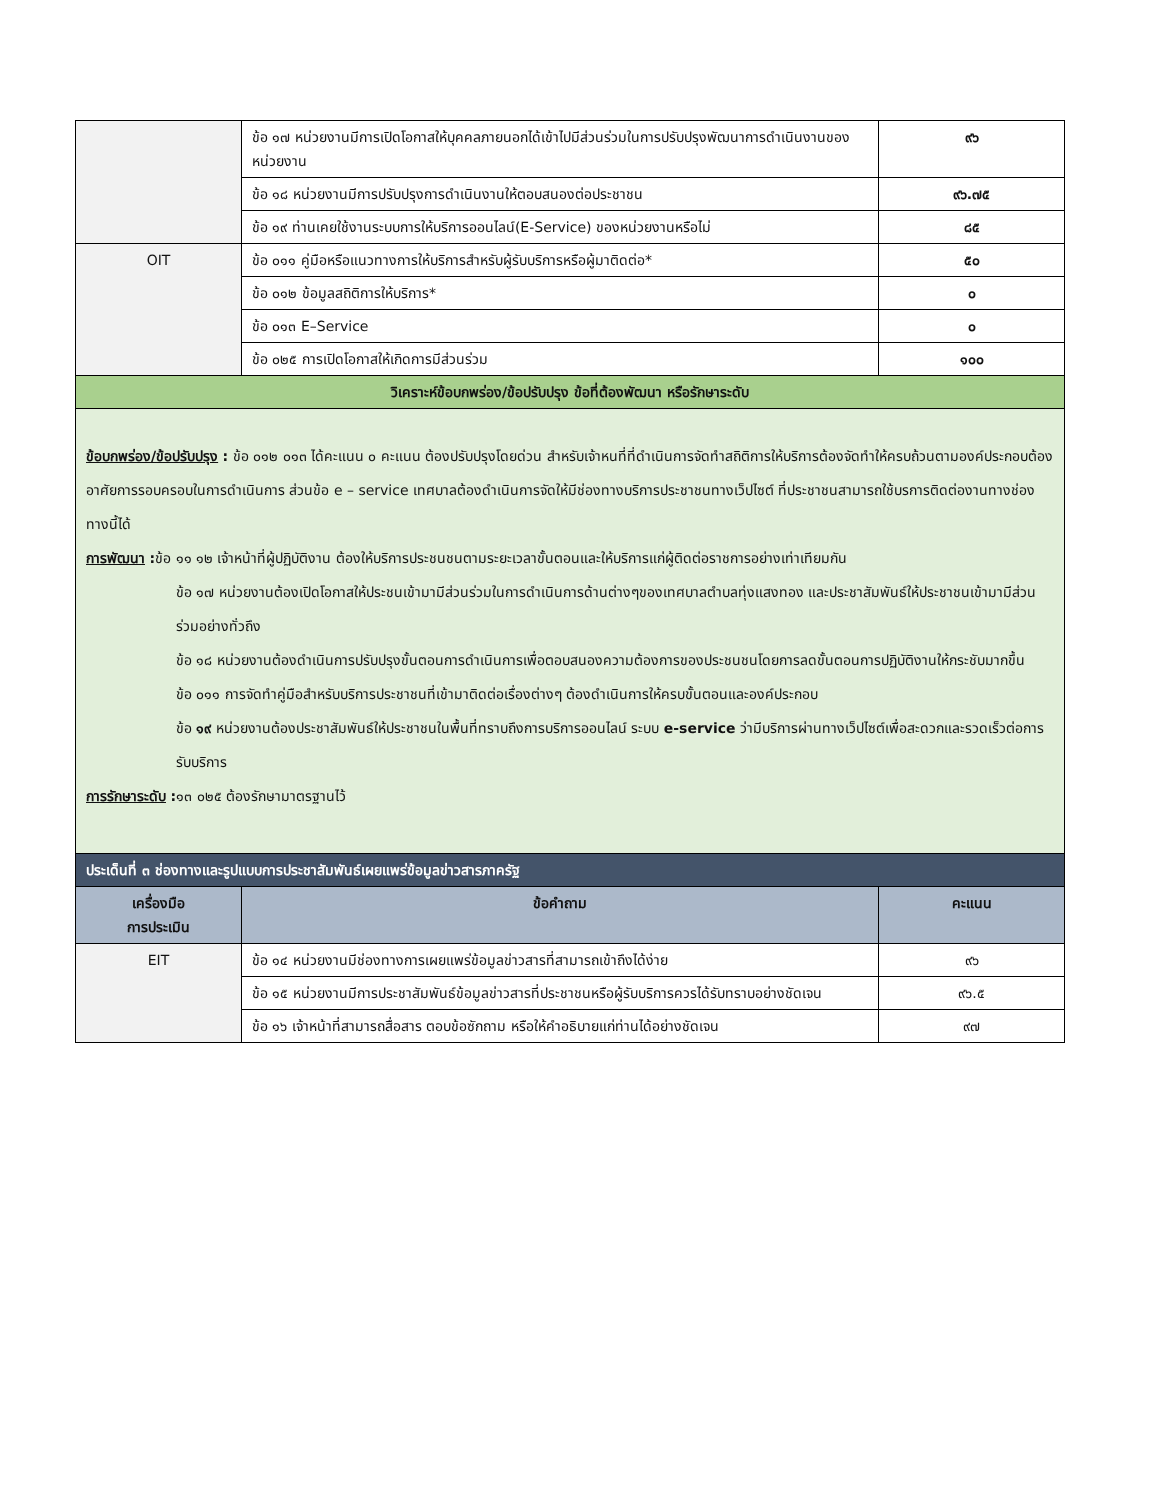| | ข้อ ๑๗ หน่วยงานมีการเปิดโอกาสให้บุคคลภายนอกได้เข้าไปมีส่วนร่วมในการปรับปรุงพัฒนาการดำเนินงานของหน่วยงาน | ๙๖ |
| | ข้อ ๑๘ หน่วยงานมีการปรับปรุงการดำเนินงานให้ตอบสนองต่อประชาชน | ๙๖.๗๕ |
| | ข้อ ๑๙ ท่านเคยใช้งานระบบการให้บริการออนไลน์(E-Service) ของหน่วยงานหรือไม่ | ๘๕ |
| OIT | ข้อ ๐๑๑ คู่มือหรือแนวทางการให้บริการสำหรับผู้รับบริการหรือผู้มาติดต่อ* | ๕๐ |
| | ข้อ ๐๑๒ ข้อมูลสถิติการให้บริการ* | ๐ |
| | ข้อ ๐๑๓ E–Service | ๐ |
| | ข้อ ๐๒๕ การเปิดโอกาสให้เกิดการมีส่วนร่วม | ๑๐๐ |
| วิเคราะห์ข้อบกพร่อง/ข้อปรับปรุง ข้อที่ต้องพัฒนา หรือรักษาระดับ | | |
| ข้อบกพร่อง/ข้อปรับปรุง : ข้อ ๐๑๒ ๐๑๓ ได้คะแนน ๐ คะแนน ต้องปรับปรุงโดยด่วน สำหรับเจ้าหนที่ที่ดำเนินการจัดทำสถิติการให้บริการต้องจัดทำให้ครบถ้วนตามองค์ประกอบต้องอาศัยการรอบครอบในการดำเนินการ ส่วนข้อ e – service เทศบาลต้องดำเนินการจัดให้มีช่องทางบริการประชาชนทางเว็ปไซต์ ที่ประชาชนสามารถใช้บรการติดต่องานทางช่องทางนี้ได้ การพัฒนา : ข้อ ๑๑ ๑๒ เจ้าหน้าที่ผู้ปฏิบัติงาน ต้องให้บริการประชนชนตามระยะเวลาขั้นตอนและให้บริการแก่ผู้ติดต่อราชการอย่างเท่าเทียมกัน ข้อ ๑๗ หน่วยงานต้องเปิดโอกาสให้ประชนเข้ามามีส่วนร่วมในการดำเนินการด้านต่างๆของเทศบาลตำบลทุ่งแสงทอง และประชาสัมพันธ์ให้ประชาชนเข้ามามีส่วนร่วมอย่างทั่วถึง ข้อ ๑๘ หน่วยงานต้องดำเนินการปรับปรุงขั้นตอนการดำเนินการเพื่อตอบสนองความต้องการของประชนชนโดยการลดขั้นตอนการปฏิบัติงานให้กระชับมากขึ้น ข้อ ๐๑๑ การจัดทำคู่มือสำหรับบริการประชาชนที่เข้ามาติดต่อเรื่องต่างๆ ต้องดำเนินการให้ครบขั้นตอนและองค์ประกอบ ข้อ ๑๙ หน่วยงานต้องประชาสัมพันธ์ให้ประชาชนในพื้นที่ทราบถึงการบริการออนไลน์ ระบบ e-service ว่ามีบริการผ่านทางเว็ปไซต์เพื่อสะดวกและรวดเร็วต่อการรับบริการ การรักษาระดับ : ๑๓ ๐๒๕ ต้องรักษามาตรฐานไว้ | | |
| ประเด็นที่ ๓ ช่องทางและรูปแบบการประชาสัมพันธ์เผยแพร่ข้อมูลข่าวสารภาครัฐ | | |
| เครื่องมือ การประเมิน | ข้อคำถาม | คะแนน |
| EIT | ข้อ ๑๔ หน่วยงานมีช่องทางการเผยแพร่ข้อมูลข่าวสารที่สามารถเข้าถึงได้ง่าย | ๙๖ |
| | ข้อ ๑๕ หน่วยงานมีการประชาสัมพันธ์ข้อมูลข่าวสารที่ประชาชนหรือผู้รับบริการควรได้รับทราบอย่างชัดเจน | ๙๖.๕ |
| | ข้อ ๑๖ เจ้าหน้าที่สามารถสื่อสาร ตอบข้อซักถาม หรือให้คำอธิบายแก่ท่านได้อย่างชัดเจน | ๙๗ |